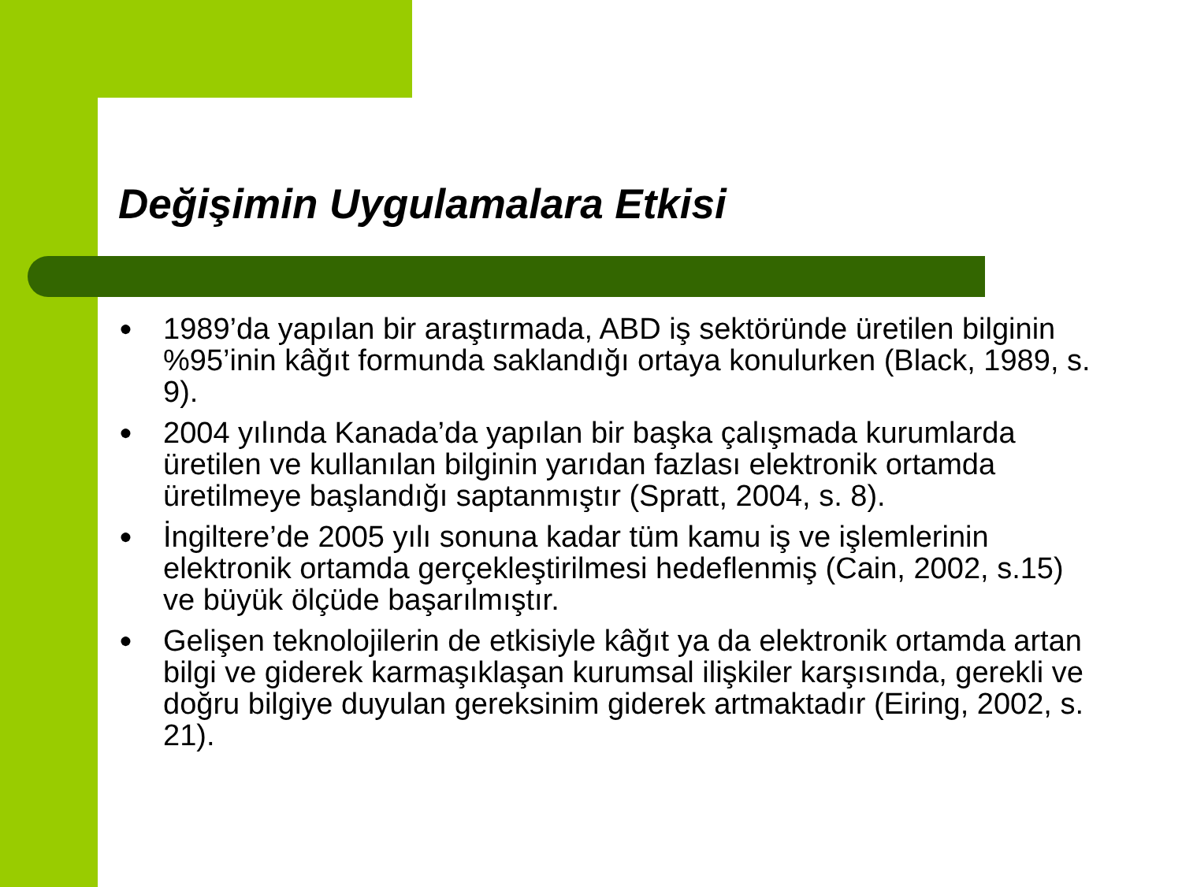Değişimin Uygulamalara Etkisi
● 1989’da yapılan bir araştırmada, ABD iş sektöründe üretilen bilginin %95’inin kâğıt formunda saklandığı ortaya konulurken (Black, 1989, s. 9).
● 2004 yılında Kanada’da yapılan bir başka çalışmada kurumlarda üretilen ve kullanılan bilginin yarıdan fazlası elektronik ortamda üretilmeye başlandığı saptanmıştır (Spratt, 2004, s. 8).
● İngiltere’de 2005 yılı sonuna kadar tüm kamu iş ve işlemlerinin elektronik ortamda gerçekleştirilmesi hedeflenmiş (Cain, 2002, s.15) ve büyük ölçüde başarılmıştır.
● Gelişen teknolojilerin de etkisiyle kâğıt ya da elektronik ortamda artan bilgi ve giderek karmaşıklaşan kurumsal ilişkiler karşısında, gerekli ve doğru bilgiye duyulan gereksinim giderek artmaktadır (Eiring, 2002, s. 21).